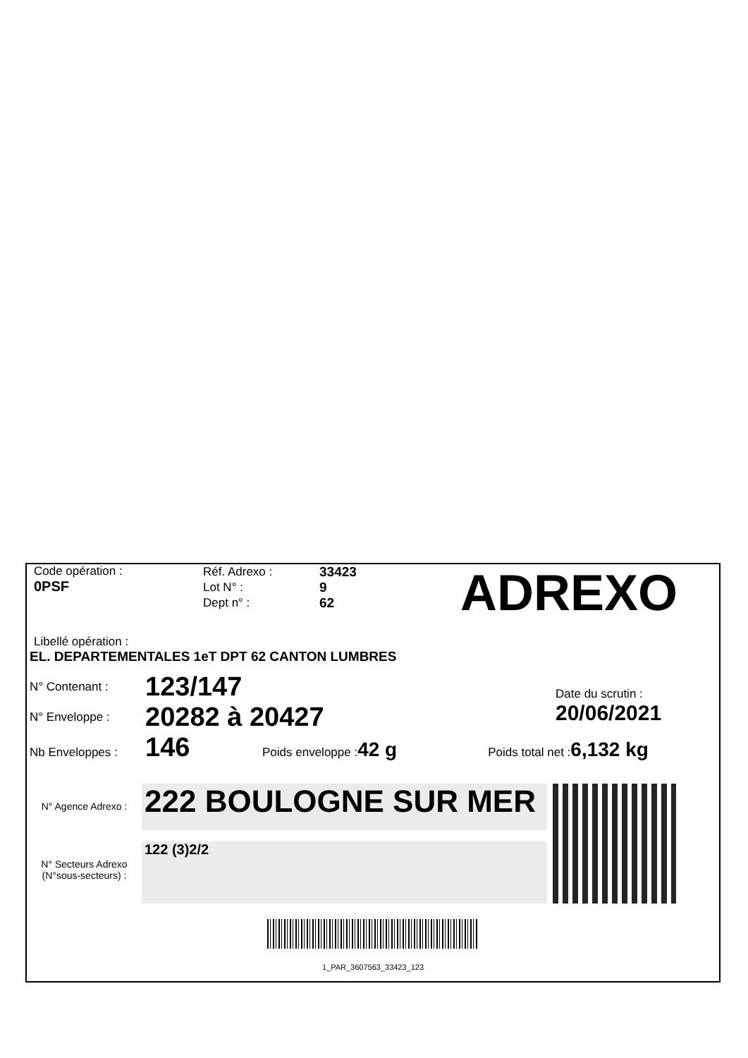Code opération :
0PSF
Réf. Adrexo :
Lot N° :
Dept n° :
33423
9
62
ADREXO
Libellé opération :
EL. DEPARTEMENTALES 1eT DPT 62 CANTON LUMBRES
N° Contenant : 123/147
N° Enveloppe : 20282 à 20427
Date du scrutin :
20/06/2021
Nb Enveloppes : 146 Poids enveloppe : 42 g Poids total net : 6,132 kg
N° Agence Adrexo :
222 BOULOGNE SUR MER
N° Secteurs Adrexo
(N°sous-secteurs) :
122 (3)2/2
1_PAR_3607563_33423_123